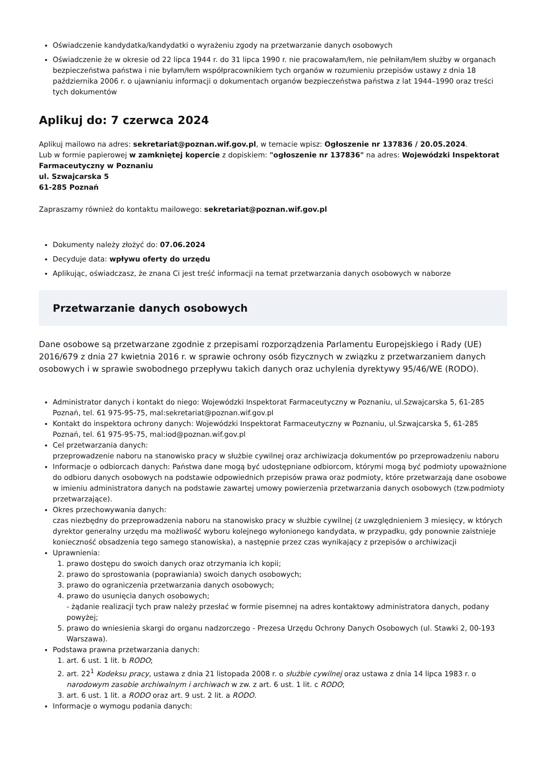Oświadczenie kandydatka/kandydatki o wyrażeniu zgody na przetwarzanie danych osobowych
Oświadczenie że w okresie od 22 lipca 1944 r. do 31 lipca 1990 r. nie pracowałam/łem, nie pełniłam/łem służby w organach bezpieczeństwa państwa i nie byłam/łem współpracownikiem tych organów w rozumieniu przepisów ustawy z dnia 18 października 2006 r. o ujawnianiu informacji o dokumentach organów bezpieczeństwa państwa z lat 1944–1990 oraz treści tych dokumentów
Aplikuj do: 7 czerwca 2024
Aplikuj mailowo na adres: sekretariat@poznan.wif.gov.pl, w temacie wpisz: Ogłoszenie nr 137836 / 20.05.2024.
Lub w formie papierowej w zamkniętej kopercie z dopiskiem: "ogłoszenie nr 137836" na adres: Wojewódzki Inspektorat Farmaceutyczny w Poznaniu
ul. Szwajcarska 5
61-285 Poznań
Zapraszamy również do kontaktu mailowego: sekretariat@poznan.wif.gov.pl
Dokumenty należy złożyć do: 07.06.2024
Decyduje data: wpływu oferty do urzędu
Aplikując, oświadczasz, że znana Ci jest treść informacji na temat przetwarzania danych osobowych w naborze
Przetwarzanie danych osobowych
Dane osobowe są przetwarzane zgodnie z przepisami rozporządzenia Parlamentu Europejskiego i Rady (UE) 2016/679 z dnia 27 kwietnia 2016 r. w sprawie ochrony osób fizycznych w związku z przetwarzaniem danych osobowych i w sprawie swobodnego przepływu takich danych oraz uchylenia dyrektywy 95/46/WE (RODO).
Administrator danych i kontakt do niego: Wojewódzki Inspektorat Farmaceutyczny w Poznaniu, ul.Szwajcarska 5, 61-285 Poznań, tel. 61 975-95-75, mal:sekretariat@poznan.wif.gov.pl
Kontakt do inspektora ochrony danych: Wojewódzki Inspektorat Farmaceutyczny w Poznaniu, ul.Szwajcarska 5, 61-285 Poznań, tel. 61 975-95-75, mal:iod@poznan.wif.gov.pl
Cel przetwarzania danych:
przeprowadzenie naboru na stanowisko pracy w służbie cywilnej oraz archiwizacja dokumentów po przeprowadzeniu naboru
Informacje o odbiorcach danych: Państwa dane mogą być udostępniane odbiorcom, którymi mogą być podmioty upoważnione do odbioru danych osobowych na podstawie odpowiednich przepisów prawa oraz podmioty, które przetwarzają dane osobowe w imieniu administratora danych na podstawie zawartej umowy powierzenia przetwarzania danych osobowych (tzw.podmioty przetwarzające).
Okres przechowywania danych:
czas niezbędny do przeprowadzenia naboru na stanowisko pracy w służbie cywilnej (z uwzględnieniem 3 miesięcy, w których dyrektor generalny urzędu ma możliwość wyboru kolejnego wyłonionego kandydata, w przypadku, gdy ponownie zaistnieje konieczność obsadzenia tego samego stanowiska), a następnie przez czas wynikający z przepisów o archiwizacji
Uprawnienia:
1. prawo dostępu do swoich danych oraz otrzymania ich kopii;
2. prawo do sprostowania (poprawiania) swoich danych osobowych;
3. prawo do ograniczenia przetwarzania danych osobowych;
4. prawo do usunięcia danych osobowych;
- żądanie realizacji tych praw należy przesłać w formie pisemnej na adres kontaktowy administratora danych, podany powyżej;
5. prawo do wniesienia skargi do organu nadzorczego - Prezesa Urzędu Ochrony Danych Osobowych (ul. Stawki 2, 00-193 Warszawa).
Podstawa prawna przetwarzania danych:
1. art. 6 ust. 1 lit. b RODO;
2. art. 22<sup>1</sup> Kodeksu pracy, ustawa z dnia 21 listopada 2008 r. o służbie cywilnej oraz ustawa z dnia 14 lipca 1983 r. o narodowym zasobie archiwalnym i archiwach w zw. z art. 6 ust. 1 lit. c RODO;
3. art. 6 ust. 1 lit. a RODO oraz art. 9 ust. 2 lit. a RODO.
Informacje o wymogu podania danych: